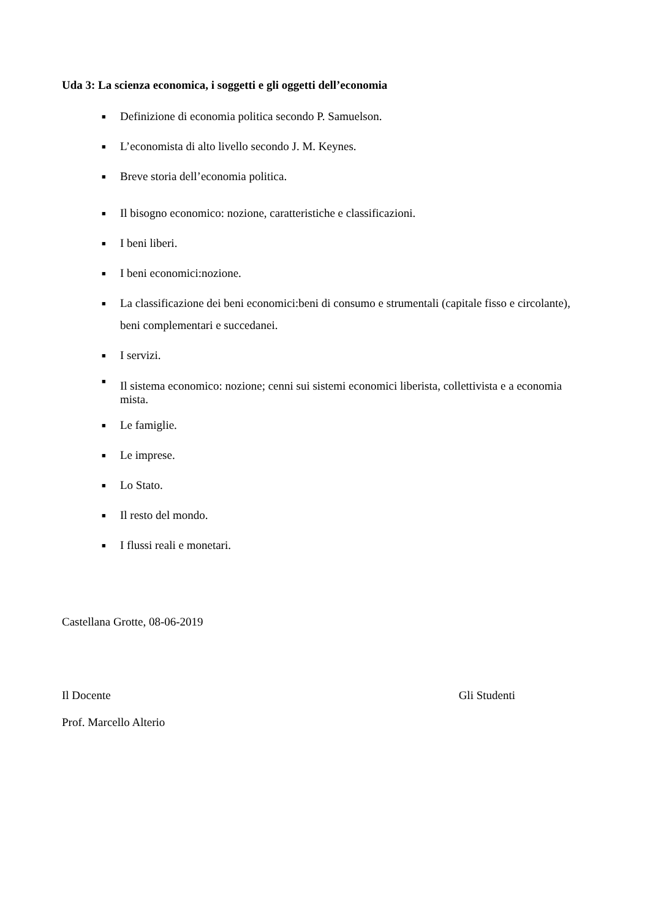Uda 3: La scienza economica, i soggetti e gli oggetti dell’economia
■ Definizione di economia politica secondo P. Samuelson.
■ L’economista di alto livello secondo J. M. Keynes.
■ Breve storia dell’economia politica.
■ Il bisogno economico: nozione, caratteristiche e classificazioni.
■ I beni liberi.
■ I beni economici:nozione.
■ La classificazione dei beni economici:beni di consumo e strumentali (capitale fisso e circolante), beni complementari e succedanei.
■ I servizi.
■
Il sistema economico: nozione; cenni sui sistemi economici liberista, collettivista e a economia mista.
■ Le famiglie.
■ Le imprese.
■ Lo Stato.
■ Il resto del mondo.
■ I flussi reali e monetari.
Castellana Grotte, 08-06-2019
Il Docente Gli Studenti
Prof. Marcello Alterio